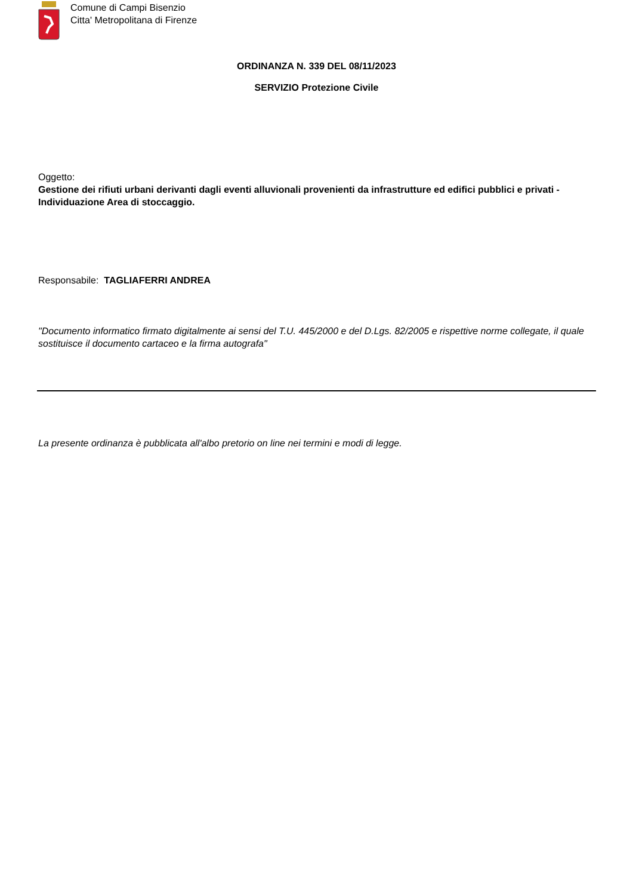Comune di Campi Bisenzio
Citta' Metropolitana di Firenze
ORDINANZA N. 339 DEL 08/11/2023
SERVIZIO Protezione Civile
Oggetto:
Gestione dei rifiuti urbani derivanti dagli eventi alluvionali provenienti da infrastrutture ed edifici pubblici e privati - Individuazione Area di stoccaggio.
Responsabile: TAGLIAFERRI ANDREA
"Documento informatico firmato digitalmente ai sensi del T.U. 445/2000 e del D.Lgs. 82/2005 e rispettive norme collegate, il quale sostituisce il documento cartaceo e la firma autografa"
La presente ordinanza è pubblicata all'albo pretorio on line nei termini e modi di legge.